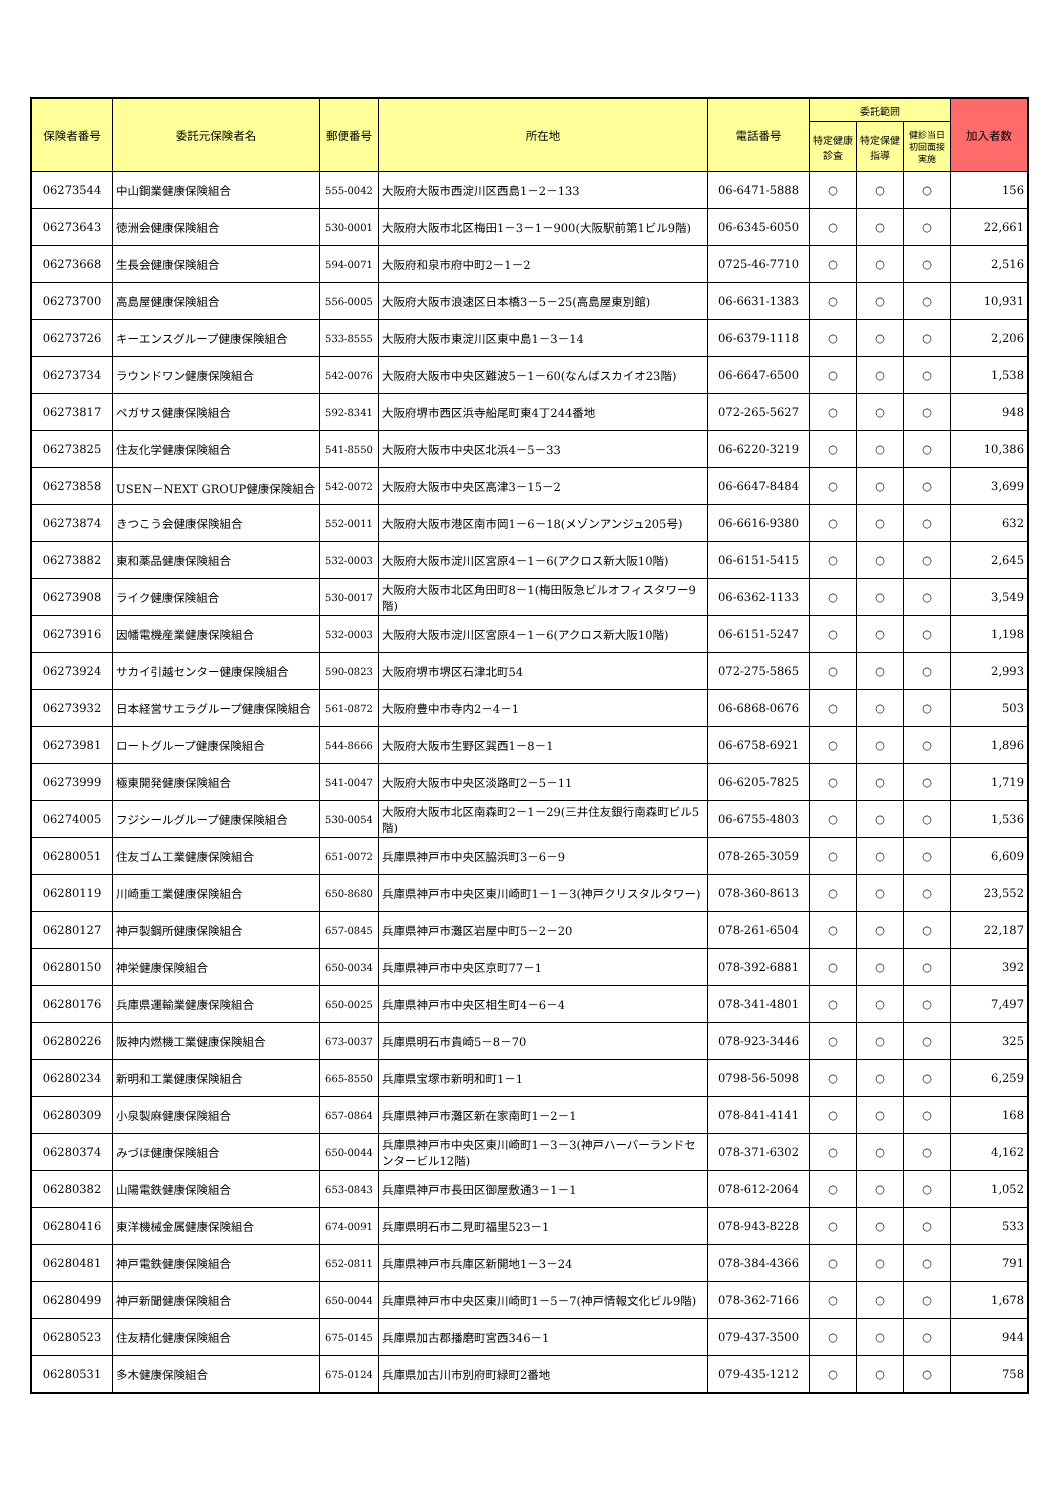| 保険者番号 | 委託元保険者名 | 郵便番号 | 所在地 | 電話番号 | 委託範囲 | | | 加入者数 |
| --- | --- | --- | --- | --- | --- | --- | --- | --- |
| | | | | | 特定健康診査 | 特定保健指導 | 健診当日初回面接実施 | |
| 06273544 | 中山鋼業健康保険組合 | 555-0042 | 大阪府大阪市西淀川区西島1－2－133 | 06-6471-5888 | ○ | ○ | ○ | 156 |
| 06273643 | 徳洲会健康保険組合 | 530-0001 | 大阪府大阪市北区梅田1－3－1－900(大阪駅前第1ビル9階) | 06-6345-6050 | ○ | ○ | ○ | 22,661 |
| 06273668 | 生長会健康保険組合 | 594-0071 | 大阪府和泉市府中町2－1－2 | 0725-46-7710 | ○ | ○ | ○ | 2,516 |
| 06273700 | 高島屋健康保険組合 | 556-0005 | 大阪府大阪市浪速区日本橋3－5－25(高島屋東別館) | 06-6631-1383 | ○ | ○ | ○ | 10,931 |
| 06273726 | キーエンスグループ健康保険組合 | 533-8555 | 大阪府大阪市東淀川区東中島1－3－14 | 06-6379-1118 | ○ | ○ | ○ | 2,206 |
| 06273734 | ラウンドワン健康保険組合 | 542-0076 | 大阪府大阪市中央区難波5－1－60(なんばスカイオ23階) | 06-6647-6500 | ○ | ○ | ○ | 1,538 |
| 06273817 | ペガサス健康保険組合 | 592-8341 | 大阪府堺市西区浜寺船尾町東4丁244番地 | 072-265-5627 | ○ | ○ | ○ | 948 |
| 06273825 | 住友化学健康保険組合 | 541-8550 | 大阪府大阪市中央区北浜4－5－33 | 06-6220-3219 | ○ | ○ | ○ | 10,386 |
| 06273858 | USEN－NEXT GROUP健康保険組合 | 542-0072 | 大阪府大阪市中央区高津3－15－2 | 06-6647-8484 | ○ | ○ | ○ | 3,699 |
| 06273874 | きつこう会健康保険組合 | 552-0011 | 大阪府大阪市港区南市岡1－6－18(メゾンアンジュ205号) | 06-6616-9380 | ○ | ○ | ○ | 632 |
| 06273882 | 東和薬品健康保険組合 | 532-0003 | 大阪府大阪市淀川区宮原4－1－6(アクロス新大阪10階) | 06-6151-5415 | ○ | ○ | ○ | 2,645 |
| 06273908 | ライク健康保険組合 | 530-0017 | 大阪府大阪市北区角田町8－1(梅田阪急ビルオフィスタワー9階) | 06-6362-1133 | ○ | ○ | ○ | 3,549 |
| 06273916 | 因幡電機産業健康保険組合 | 532-0003 | 大阪府大阪市淀川区宮原4－1－6(アクロス新大阪10階) | 06-6151-5247 | ○ | ○ | ○ | 1,198 |
| 06273924 | サカイ引越センター健康保険組合 | 590-0823 | 大阪府堺市堺区石津北町54 | 072-275-5865 | ○ | ○ | ○ | 2,993 |
| 06273932 | 日本経営サエラグループ健康保険組合 | 561-0872 | 大阪府豊中市寺内2－4－1 | 06-6868-0676 | ○ | ○ | ○ | 503 |
| 06273981 | ロートグループ健康保険組合 | 544-8666 | 大阪府大阪市生野区巽西1－8－1 | 06-6758-6921 | ○ | ○ | ○ | 1,896 |
| 06273999 | 極東開発健康保険組合 | 541-0047 | 大阪府大阪市中央区淡路町2－5－11 | 06-6205-7825 | ○ | ○ | ○ | 1,719 |
| 06274005 | フジシールグループ健康保険組合 | 530-0054 | 大阪府大阪市北区南森町2－1－29(三井住友銀行南森町ビル5階) | 06-6755-4803 | ○ | ○ | ○ | 1,536 |
| 06280051 | 住友ゴム工業健康保険組合 | 651-0072 | 兵庫県神戸市中央区脇浜町3－6－9 | 078-265-3059 | ○ | ○ | ○ | 6,609 |
| 06280119 | 川崎重工業健康保険組合 | 650-8680 | 兵庫県神戸市中央区東川崎町1－1－3(神戸クリスタルタワー) | 078-360-8613 | ○ | ○ | ○ | 23,552 |
| 06280127 | 神戸製鋼所健康保険組合 | 657-0845 | 兵庫県神戸市灘区岩屋中町5－2－20 | 078-261-6504 | ○ | ○ | ○ | 22,187 |
| 06280150 | 神栄健康保険組合 | 650-0034 | 兵庫県神戸市中央区京町77－1 | 078-392-6881 | ○ | ○ | ○ | 392 |
| 06280176 | 兵庫県運輸業健康保険組合 | 650-0025 | 兵庫県神戸市中央区相生町4－6－4 | 078-341-4801 | ○ | ○ | ○ | 7,497 |
| 06280226 | 阪神内燃機工業健康保険組合 | 673-0037 | 兵庫県明石市貴崎5－8－70 | 078-923-3446 | ○ | ○ | ○ | 325 |
| 06280234 | 新明和工業健康保険組合 | 665-8550 | 兵庫県宝塚市新明和町1－1 | 0798-56-5098 | ○ | ○ | ○ | 6,259 |
| 06280309 | 小泉製麻健康保険組合 | 657-0864 | 兵庫県神戸市灘区新在家南町1－2－1 | 078-841-4141 | ○ | ○ | ○ | 168 |
| 06280374 | みづほ健康保険組合 | 650-0044 | 兵庫県神戸市中央区東川崎町1－3－3(神戸ハーバーランドセンタービル12階) | 078-371-6302 | ○ | ○ | ○ | 4,162 |
| 06280382 | 山陽電鉄健康保険組合 | 653-0843 | 兵庫県神戸市長田区御屋敷通3－1－1 | 078-612-2064 | ○ | ○ | ○ | 1,052 |
| 06280416 | 東洋機械金属健康保険組合 | 674-0091 | 兵庫県明石市二見町福里523－1 | 078-943-8228 | ○ | ○ | ○ | 533 |
| 06280481 | 神戸電鉄健康保険組合 | 652-0811 | 兵庫県神戸市兵庫区新開地1－3－24 | 078-384-4366 | ○ | ○ | ○ | 791 |
| 06280499 | 神戸新聞健康保険組合 | 650-0044 | 兵庫県神戸市中央区東川崎町1－5－7(神戸情報文化ビル9階) | 078-362-7166 | ○ | ○ | ○ | 1,678 |
| 06280523 | 住友精化健康保険組合 | 675-0145 | 兵庫県加古郡播磨町宮西346－1 | 079-437-3500 | ○ | ○ | ○ | 944 |
| 06280531 | 多木健康保険組合 | 675-0124 | 兵庫県加古川市別府町緑町2番地 | 079-435-1212 | ○ | ○ | ○ | 758 |